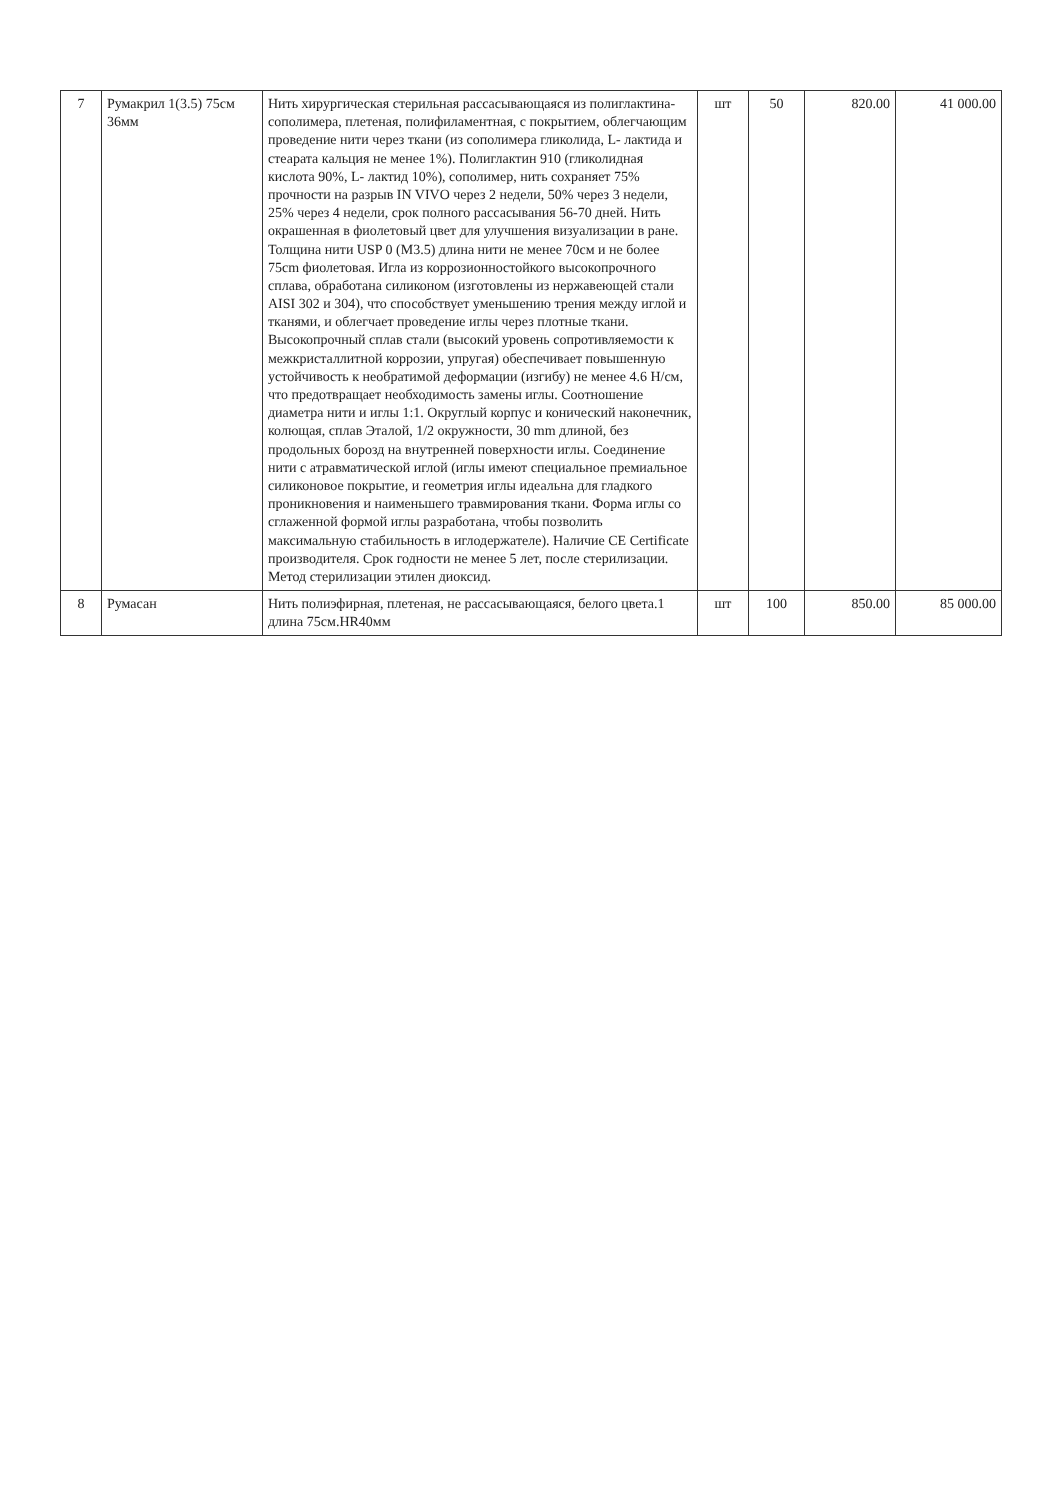| 7 | Румакрил 1(3.5) 75см 36мм | Нить хирургическая стерильная рассасывающаяся из полиглактина-сополимера, плетеная, полифиламентная, с покрытием, облегчающим проведение нити через ткани (из сополимера гликолида, L- лактида и стеарата кальция не менее 1%). Полиглактин 910 (гликолидная кислота 90%, L- лактид 10%), сополимер, нить сохраняет 75% прочности на разрыв IN VIVO через 2 недели, 50% через 3 недели, 25% через 4 недели, срок полного рассасывания 56-70 дней. Нить окрашенная в фиолетовый цвет для улучшения визуализации в ране. Толщина нити USP 0 (M3.5) длина нити не менее 70см и не более 75cm фиолетовая. Игла из коррозионностойкого высокопрочного сплава, обработана силиконом (изготовлены из нержавеющей стали AISI 302 и 304), что способствует уменьшению трения между иглой и тканями, и облегчает проведение иглы через плотные ткани. Высокопрочный сплав стали (высокий уровень сопротивляемости к межкристаллитной коррозии, упругая) обеспечивает повышенную устойчивость к необратимой деформации (изгибу) не менее 4.6 Н/см, что предотвращает необходимость замены иглы. Соотношение диаметра нити и иглы 1:1. Округлый корпус и конический наконечник, колющая, сплав Эталой, 1/2 окружности, 30 mm длиной, без продольных борозд на внутренней поверхности иглы. Соединение нити с атравматической иглой (иглы имеют специальное премиальное силиконовое покрытие, и геометрия иглы идеальна для гладкого проникновения и наименьшего травмирования ткани. Форма иглы со сглаженной формой иглы разработана, чтобы позволить максимальную стабильность в иглодержателе). Наличие CE Certificate производителя. Срок годности не менее 5 лет, после стерилизации. Метод стерилизации этилен диоксид. | шт | 50 | 820.00 | 41 000.00 |
| 8 | Румасан | Нить полиэфирная, плетеная, не рассасывающаяся, белого цвета.1 длина 75см.HR40мм | шт | 100 | 850.00 | 85 000.00 |